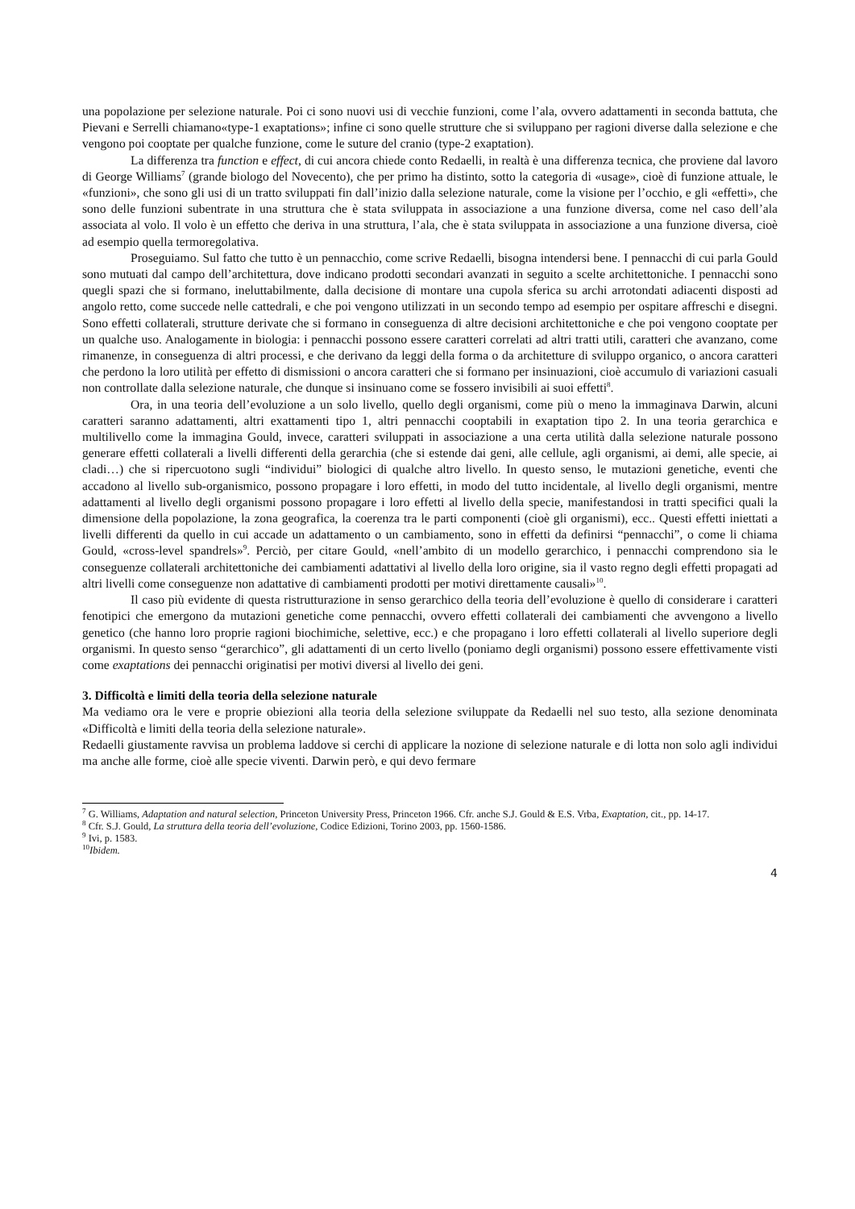una popolazione per selezione naturale. Poi ci sono nuovi usi di vecchie funzioni, come l’ala, ovvero adattamenti in seconda battuta, che Pievani e Serrelli chiamano«type-1 exaptations»; infine ci sono quelle strutture che si sviluppano per ragioni diverse dalla selezione e che vengono poi cooptate per qualche funzione, come le suture del cranio (type-2 exaptation).
La differenza tra function e effect, di cui ancora chiede conto Redaelli, in realtà è una differenza tecnica, che proviene dal lavoro di George Williams<sup>7</sup> (grande biologo del Novecento), che per primo ha distinto, sotto la categoria di «usage», cioè di funzione attuale, le «funzioni», che sono gli usi di un tratto sviluppati fin dall’inizio dalla selezione naturale, come la visione per l’occhio, e gli «effetti», che sono delle funzioni subentrate in una struttura che è stata sviluppata in associazione a una funzione diversa, come nel caso dell’ala associata al volo. Il volo è un effetto che deriva in una struttura, l’ala, che è stata sviluppata in associazione a una funzione diversa, cioè ad esempio quella termoregolativa.
Proseguiamo. Sul fatto che tutto è un pennacchio, come scrive Redaelli, bisogna intendersi bene. I pennacchi di cui parla Gould sono mutuati dal campo dell’architettura, dove indicano prodotti secondari avanzati in seguito a scelte architettoniche. I pennacchi sono quegli spazi che si formano, ineluttabilmente, dalla decisione di montare una cupola sferica su archi arrotondati adiacenti disposti ad angolo retto, come succede nelle cattedrali, e che poi vengono utilizzati in un secondo tempo ad esempio per ospitare affreschi e disegni. Sono effetti collaterali, strutture derivate che si formano in conseguenza di altre decisioni architettoniche e che poi vengono cooptate per un qualche uso. Analogamente in biologia: i pennacchi possono essere caratteri correlati ad altri tratti utili, caratteri che avanzano, come rimanenze, in conseguenza di altri processi, e che derivano da leggi della forma o da architetture di sviluppo organico, o ancora caratteri che perdono la loro utilità per effetto di dismissioni o ancora caratteri che si formano per insinuazioni, cioè accumulo di variazioni casuali non controllate dalla selezione naturale, che dunque si insinuano come se fossero invisibili ai suoi effetti<sup>8</sup>.
Ora, in una teoria dell’evoluzione a un solo livello, quello degli organismi, come più o meno la immaginava Darwin, alcuni caratteri saranno adattamenti, altri exattamenti tipo 1, altri pennacchi cooptabili in exaptation tipo 2. In una teoria gerarchica e multilivello come la immagina Gould, invece, caratteri sviluppati in associazione a una certa utilità dalla selezione naturale possono generare effetti collaterali a livelli differenti della gerarchia (che si estende dai geni, alle cellule, agli organismi, ai demi, alle specie, ai cladi…) che si ripercuotono sugli “individui” biologici di qualche altro livello. In questo senso, le mutazioni genetiche, eventi che accadono al livello sub-organismico, possono propagare i loro effetti, in modo del tutto incidentale, al livello degli organismi, mentre adattamenti al livello degli organismi possono propagare i loro effetti al livello della specie, manifestandosi in tratti specifici quali la dimensione della popolazione, la zona geografica, la coerenza tra le parti componenti (cioè gli organismi), ecc.. Questi effetti iniettati a livelli differenti da quello in cui accade un adattamento o un cambiamento, sono in effetti da definirsi “pennacchi”, o come li chiama Gould, «cross-level spandrels»<sup>9</sup>. Perciò, per citare Gould, «nell’ambito di un modello gerarchico, i pennacchi comprendono sia le conseguenze collaterali architettoniche dei cambiamenti adattativi al livello della loro origine, sia il vasto regno degli effetti propagati ad altri livelli come conseguenze non adattative di cambiamenti prodotti per motivi direttamente causali»<sup>10</sup>.
Il caso più evidente di questa ristrutturazione in senso gerarchico della teoria dell’evoluzione è quello di considerare i caratteri fenotipici che emergono da mutazioni genetiche come pennacchi, ovvero effetti collaterali dei cambiamenti che avvengono a livello genetico (che hanno loro proprie ragioni biochimiche, selettive, ecc.) e che propagano i loro effetti collaterali al livello superiore degli organismi. In questo senso “gerarchico”, gli adattamenti di un certo livello (poniamo degli organismi) possono essere effettivamente visti come exaptations dei pennacchi originatisi per motivi diversi al livello dei geni.
3. Difficoltà e limiti della teoria della selezione naturale
Ma vediamo ora le vere e proprie obiezioni alla teoria della selezione sviluppate da Redaelli nel suo testo, alla sezione denominata «Difficoltà e limiti della teoria della selezione naturale».
Redaelli giustamente ravvisa un problema laddove si cerchi di applicare la nozione di selezione naturale e di lotta non solo agli individui ma anche alle forme, cioè alle specie viventi. Darwin però, e qui devo fermare
<sup>7</sup> G. Williams, Adaptation and natural selection, Princeton University Press, Princeton 1966. Cfr. anche S.J. Gould & E.S. Vrba, Exaptation, cit., pp. 14-17.
<sup>8</sup> Cfr. S.J. Gould, La struttura della teoria dell’evoluzione, Codice Edizioni, Torino 2003, pp. 1560-1586.
<sup>9</sup> Ivi, p. 1583.
<sup>10</sup> Ibidem.
4